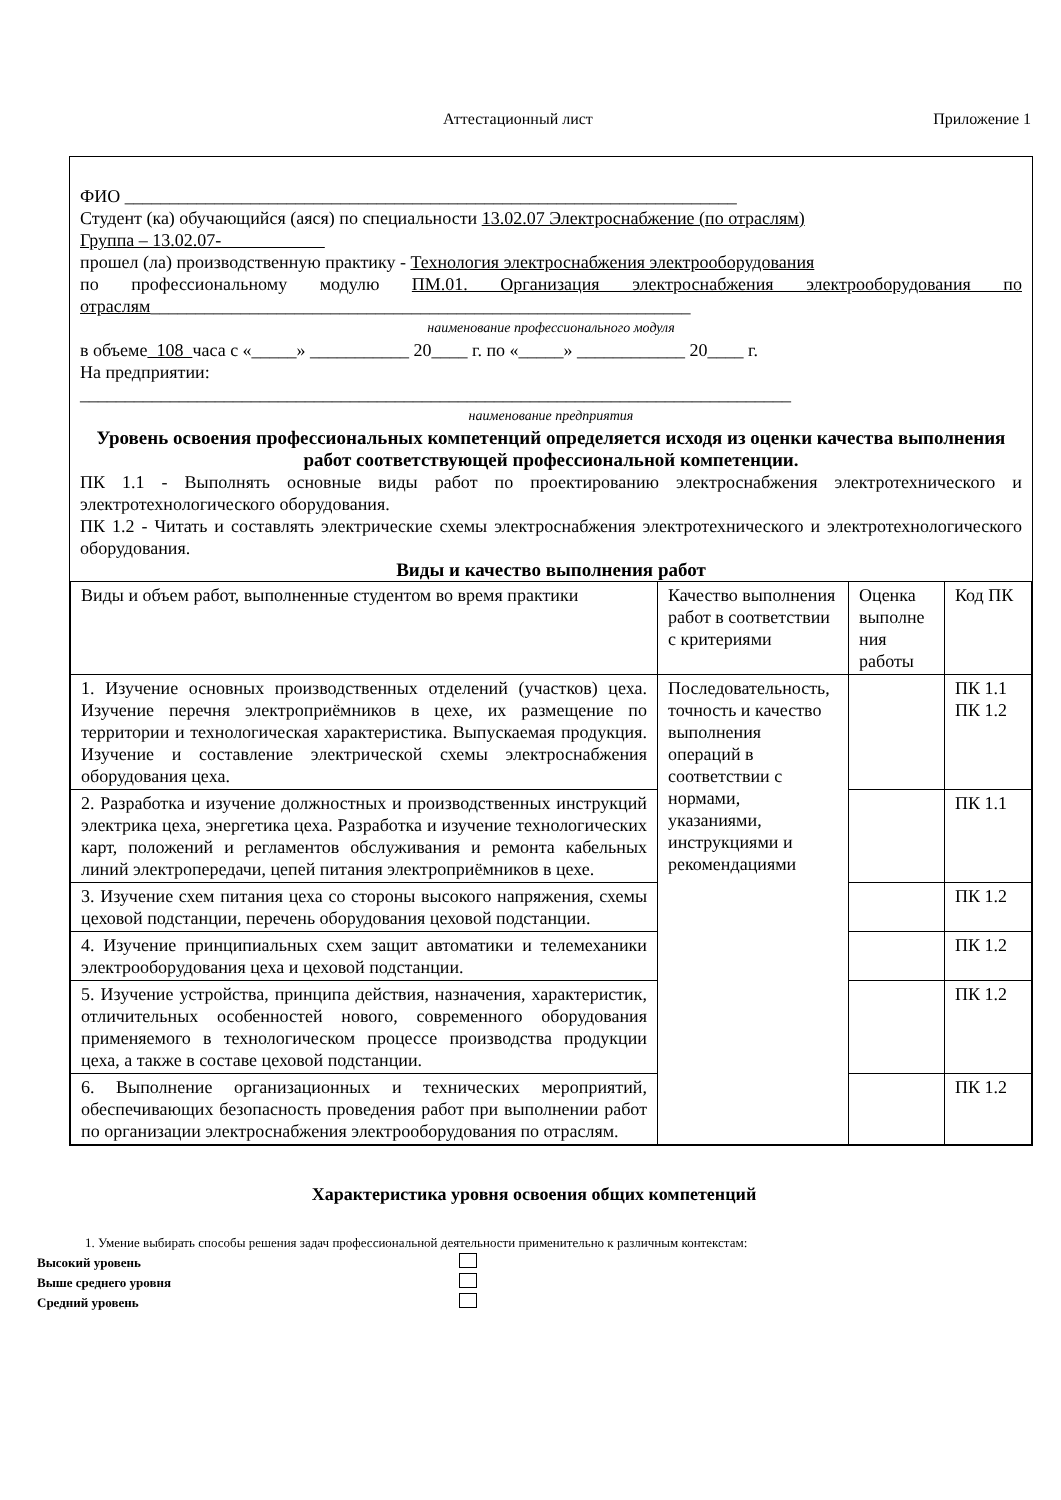Аттестационный лист Приложение 1
ФИО ____________________________________________________________________
Студент (ка) обучающийся (аяся) по специальности 13.02.07 Электроснабжение (по отраслям)
Группа – 13.02.07-
прошел (ла) производственную практику - Технология электроснабжения электрооборудования
по профессиональному модулю ПМ.01. Организация электроснабжения электрооборудования по отраслям____________________________________________________________
наименование профессионального модуля
в объеме 108 часа с «_____» ___________ 20____ г. по «_____» ____________ 20____ г.
На предприятии:
_______________________________________________________________________________
наименование предприятия
Уровень освоения профессиональных компетенций определяется исходя из оценки качества выполнения работ соответствующей профессиональной компетенции.
ПК 1.1 - Выполнять основные виды работ по проектированию электроснабжения электротехнического и электротехнологического оборудования.
ПК 1.2 - Читать и составлять электрические схемы электроснабжения электротехнического и электротехнологического оборудования.
Виды и качество выполнения работ
| Виды и объем работ, выполненные студентом во время практики | Качество выполнения работ в соответствии с критериями | Оценка выполне ния работы | Код ПК |
| 1. Изучение основных производственных отделений (участков) цеха. Изучение перечня электроприёмников в цехе, их размещение по территории и технологическая характеристика. Выпускаемая продукция. Изучение и составление электрической схемы электроснабжения оборудования цеха. | Последовательность, точность и качество выполнения операций в соответствии с нормами, указаниями, инструкциями и рекомендациями | | ПК 1.1 ПК 1.2 |
| 2. Разработка и изучение должностных и производственных инструкций электрика цеха, энергетика цеха. Разработка и изучение технологических карт, положений и регламентов обслуживания и ремонта кабельных линий электропередачи, цепей питания электроприёмников в цехе. | | | ПК 1.1 |
| 3. Изучение схем питания цеха со стороны высокого напряжения, схемы цеховой подстанции, перечень оборудования цеховой подстанции. | | | ПК 1.2 |
| 4. Изучение принципиальных схем защит автоматики и телемеханики электрооборудования цеха и цеховой подстанции. | | | ПК 1.2 |
| 5. Изучение устройства, принципа действия, назначения, характеристик, отличительных особенностей нового, современного оборудования применяемого в технологическом процессе производства продукции цеха, а также в составе цеховой подстанции. | | | ПК 1.2 |
| 6. Выполнение организационных и технических мероприятий, обеспечивающих безопасность проведения работ при выполнении работ по организации электроснабжения электрооборудования по отраслям. | | | ПК 1.2 |
Характеристика уровня освоения общих компетенций
1. Умение выбирать способы решения задач профессиональной деятельности применительно к различным контекстам:
Высокий уровень
Выше среднего уровня
Средний уровень